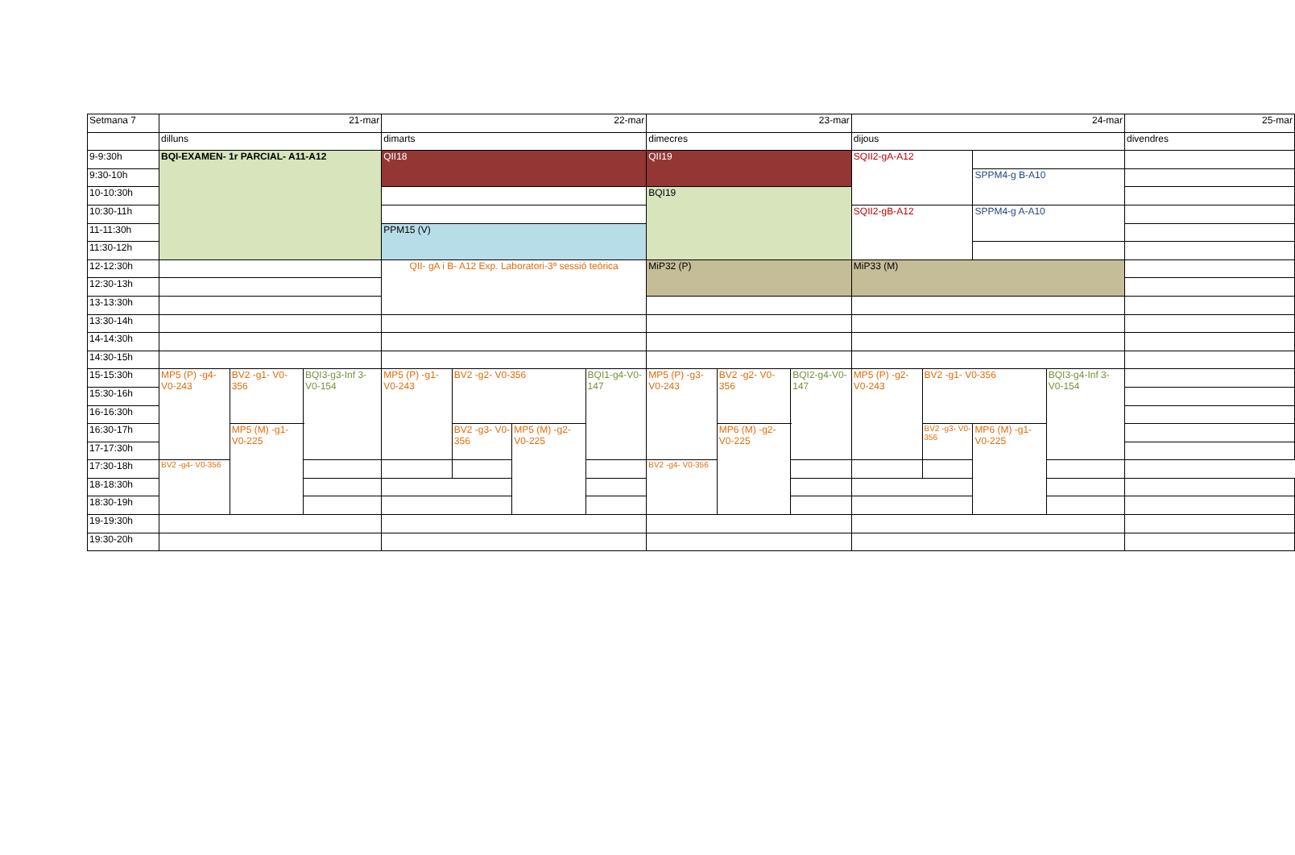| Setmana 7 | 21-mar | | | 22-mar | | | | 23-mar | | | 24-mar | | | | 25-mar |
| | dilluns | | | dimarts | | | | dimecres | | | dijous | | | | divendres |
| 9-9:30h | BQI-EXAMEN- 1r PARCIAL- A11-A12 | | | QII18 | | | | QII19 | | | SQII2-gA-A12 | | | | |
| 9:30-10h | | | | | | | | | | | | | SPPM4-g B-A10 | | |
| 10-10:30h | | | | | | | | BQI19 | | | | | | | |
| 10:30-11h | | | | | | | | | | | SQII2-gB-A12 | | SPPM4-g A-A10 | | |
| 11-11:30h | | | | PPM15 (V) | | | | | | | | | | | |
| 11:30-12h | | | | | | | | | | | | | | | |
| 12-12:30h | | | | QII- gA i B- A12 Exp. Laboratori-3ª sessió teòrica | | | | MiP32 (P) | | | MiP33 (M) | | | | |
| 12:30-13h | | | | | | | | | | | | | | | |
| 13-13:30h | | | | | | | | | | | | | | | |
| 13:30-14h | | | | | | | | | | | | | | | |
| 14-14:30h | | | | | | | | | | | | | | | |
| 14:30-15h | | | | | | | | | | | | | | | |
| 15-15:30h | MP5 (P) -g4-V0-243 | BV2 -g1- V0-356 | BQI3-g3-Inf 3- V0-154 | MP5 (P) -g1-V0-243 | BV2 -g2- V0-356 | | BQI1-g4-V0-147 | MP5 (P) -g3-V0-243 | BV2 -g2- V0-356 | BQI2-g4-V0-147 | MP5 (P) -g2-V0-243 | BV2 -g1- V0-356 | | BQI3-g4-Inf 3- V0-154 | |
| 15:30-16h | | | | | | | | | | | | | | | |
| 16-16:30h | | | | | | | | | | | | | | | |
| 16:30-17h | | MP5 (M) -g1- V0-225 | | | BV2 -g3- V0-356 | MP5 (M) -g2- V0-225 | | | MP6 (M) -g2- V0-225 | | | BV2 -g3- V0-356 | MP6 (M) -g1- V0-225 | | |
| 17-17:30h | | | | | | | | | | | | | | | |
| 17:30-18h | BV2 -g4- V0-356 | | | | | | | BV2 -g4- V0-356 | | | | | | | |
| 18-18:30h | | | | | | | | | | | | | | | |
| 18:30-19h | | | | | | | | | | | | | | | |
| 19-19:30h | | | | | | | | | | | | | | | |
| 19:30-20h | | | | | | | | | | | | | | | |